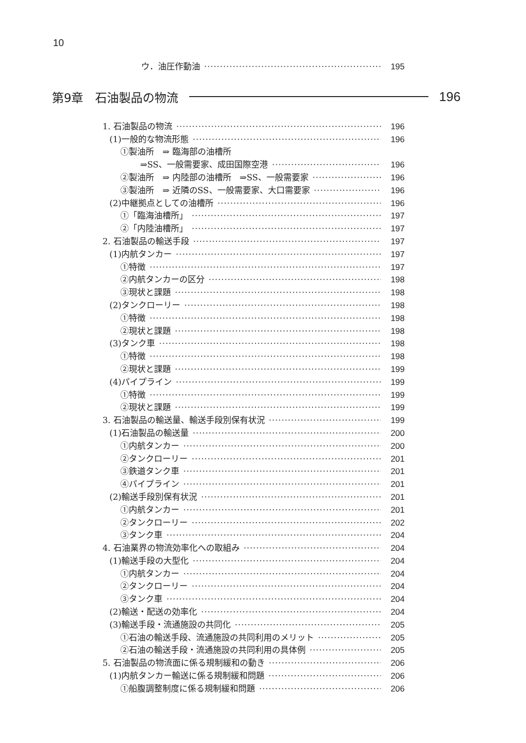10
ウ．油圧作動油 195
第9章　石油製品の物流 196
1. 石油製品の物流 196
(1)一般的な物流形態 196
①製油所　⇒ 臨海部の油槽所
⇒SS、一般需要家、成田国際空港 196
②製油所　⇒ 内陸部の油槽所　⇒SS、一般需要家 196
③製油所　⇒ 近隣のSS、一般需要家、大口需要家 196
(2)中継拠点としての油槽所 196
①「臨海油槽所」 197
②「内陸油槽所」 197
2. 石油製品の輸送手段 197
(1)内航タンカー 197
①特徴 197
②内航タンカーの区分 198
③現状と課題 198
(2)タンクローリー 198
①特徴 198
②現状と課題 198
(3)タンク車 198
①特徴 198
②現状と課題 199
(4)パイプライン 199
①特徴 199
②現状と課題 199
3. 石油製品の輸送量、輸送手段別保有状況 199
(1)石油製品の輸送量 200
①内航タンカー 200
②タンクローリー 201
③鉄道タンク車 201
④パイプライン 201
(2)輸送手段別保有状況 201
①内航タンカー 201
②タンクローリー 202
③タンク車 204
4. 石油業界の物流効率化への取組み 204
(1)輸送手段の大型化 204
①内航タンカー 204
②タンクローリー 204
③タンク車 204
(2)輸送・配送の効率化 204
(3)輸送手段・流通施設の共同化 205
①石油の輸送手段、流通施設の共同利用のメリット 205
②石油の輸送手段・流通施設の共同利用の具体例 205
5. 石油製品の物流面に係る規制緩和の動き 206
(1)内航タンカー輸送に係る規制緩和問題 206
①船腹調整制度に係る規制緩和問題 206